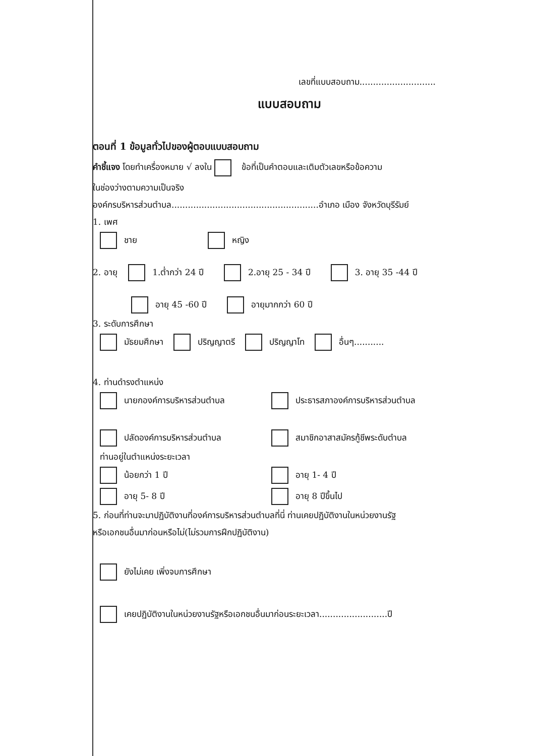เลขที่แบบสอบถาม............................
แบบสอบถาม
ตอนที่ 1 ข้อมูลทั่วไปของผู้ตอบแบบสอบถาม
คำชี้แจง โดยทำเครื่องหมาย √ ลงใน ข้อที่เป็นคำตอบและเติมตัวเลขหรือข้อความ
ในช่องว่างตามความเป็นจริง
องค์กรบริหารส่วนตำบล......................................................อำเภอ เมือง จังหวัดบุรีรัมย์
1. เพศ
ชาย หญิง
2. อายุ 1.ต่ำกว่า 24 ปี 2.อายุ 25 - 34 ปี 3. อายุ 35 -44 ปี
อายุ 45 -60 ปี อายุมากกว่า 60 ปี
3. ระดับการศึกษา
มัธยมศึกษา ปริญญาตรี ปริญญาโท อื่นๆ...........
4. ท่านดำรงตำแหน่ง
นายกองค์การบริหารส่วนตำบล ประธารสภาองค์การบริหารส่วนตำบล
ปลัดองค์การบริหารส่วนตำบล สมาชิกอาสาสมัครกู้ชีพระดับตำบล
ท่านอยู่ในตำแหน่งระยะเวลา
น้อยกว่า 1 ปี อายุ 1- 4 ปี
อายุ 5- 8 ปี อายุ 8 ปีขึ้นไป
5. ก่อนที่ท่านจะมาปฏิบัติงานที่องค์การบริหารส่วนตำบลที่นี่ ท่านเคยปฏิบัติงานในหน่วยงานรัฐ
หรือเอกชนอื่นมาก่อนหรือไม่(ไม่รวมการฝึกปฏิบัติงาน)
ยังไม่เคย เพิ่งจบการศึกษา
เคยปฏิบัติงานในหน่วยงานรัฐหรือเอกชนอื่นมาก่อนระยะเวลา.........................ปี